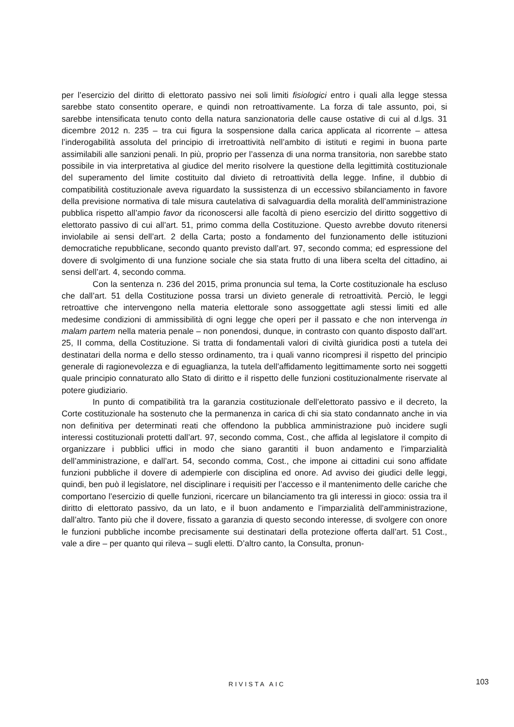per l’esercizio del diritto di elettorato passivo nei soli limiti fisiologici entro i quali alla legge stessa sarebbe stato consentito operare, e quindi non retroattivamente. La forza di tale assunto, poi, si sarebbe intensificata tenuto conto della natura sanzionatoria delle cause ostative di cui al d.lgs. 31 dicembre 2012 n. 235 – tra cui figura la sospensione dalla carica applicata al ricorrente – attesa l’inderogabilità assoluta del principio di irretroattività nell’ambito di istituti e regimi in buona parte assimilabili alle sanzioni penali. In più, proprio per l’assenza di una norma transitoria, non sarebbe stato possibile in via interpretativa al giudice del merito risolvere la questione della legittimità costituzionale del superamento del limite costituito dal divieto di retroattività della legge. Infine, il dubbio di compatibilità costituzionale aveva riguardato la sussistenza di un eccessivo sbilanciamento in favore della previsione normativa di tale misura cautelativa di salvaguardia della moralità dell’amministrazione pubblica rispetto all’ampio favor da riconoscersi alle facoltà di pieno esercizio del diritto soggettivo di elettorato passivo di cui all’art. 51, primo comma della Costituzione. Questo avrebbe dovuto ritenersi inviolabile ai sensi dell’art. 2 della Carta; posto a fondamento del funzionamento delle istituzioni democratiche repubblicane, secondo quanto previsto dall’art. 97, secondo comma; ed espressione del dovere di svolgimento di una funzione sociale che sia stata frutto di una libera scelta del cittadino, ai sensi dell’art. 4, secondo comma.
Con la sentenza n. 236 del 2015, prima pronuncia sul tema, la Corte costituzionale ha escluso che dall’art. 51 della Costituzione possa trarsi un divieto generale di retroattività. Perciò, le leggi retroattive che intervengono nella materia elettorale sono assoggettate agli stessi limiti ed alle medesime condizioni di ammissibilità di ogni legge che operi per il passato e che non intervenga in malam partem nella materia penale – non ponendosi, dunque, in contrasto con quanto disposto dall’art. 25, II comma, della Costituzione. Si tratta di fondamentali valori di civiltà giuridica posti a tutela dei destinatari della norma e dello stesso ordinamento, tra i quali vanno ricompresi il rispetto del principio generale di ragionevolezza e di eguaglianza, la tutela dell’affidamento legittimamente sorto nei soggetti quale principio connaturato allo Stato di diritto e il rispetto delle funzioni costituzionalmente riservate al potere giudiziario.
In punto di compatibilità tra la garanzia costituzionale dell’elettorato passivo e il decreto, la Corte costituzionale ha sostenuto che la permanenza in carica di chi sia stato condannato anche in via non definitiva per determinati reati che offendono la pubblica amministrazione può incidere sugli interessi costituzionali protetti dall’art. 97, secondo comma, Cost., che affida al legislatore il compito di organizzare i pubblici uffici in modo che siano garantiti il buon andamento e l’imparzialità dell’amministrazione, e dall’art. 54, secondo comma, Cost., che impone ai cittadini cui sono affidate funzioni pubbliche il dovere di adempierle con disciplina ed onore. Ad avviso dei giudici delle leggi, quindi, ben può il legislatore, nel disciplinare i requisiti per l’accesso e il mantenimento delle cariche che comportano l’esercizio di quelle funzioni, ricercare un bilanciamento tra gli interessi in gioco: ossia tra il diritto di elettorato passivo, da un lato, e il buon andamento e l’imparzialità dell’amministrazione, dall’altro. Tanto più che il dovere, fissato a garanzia di questo secondo interesse, di svolgere con onore le funzioni pubbliche incombe precisamente sui destinatari della protezione offerta dall’art. 51 Cost., vale a dire – per quanto qui rileva – sugli eletti. D’altro canto, la Consulta, pronun-
RIVISTA AIC
103